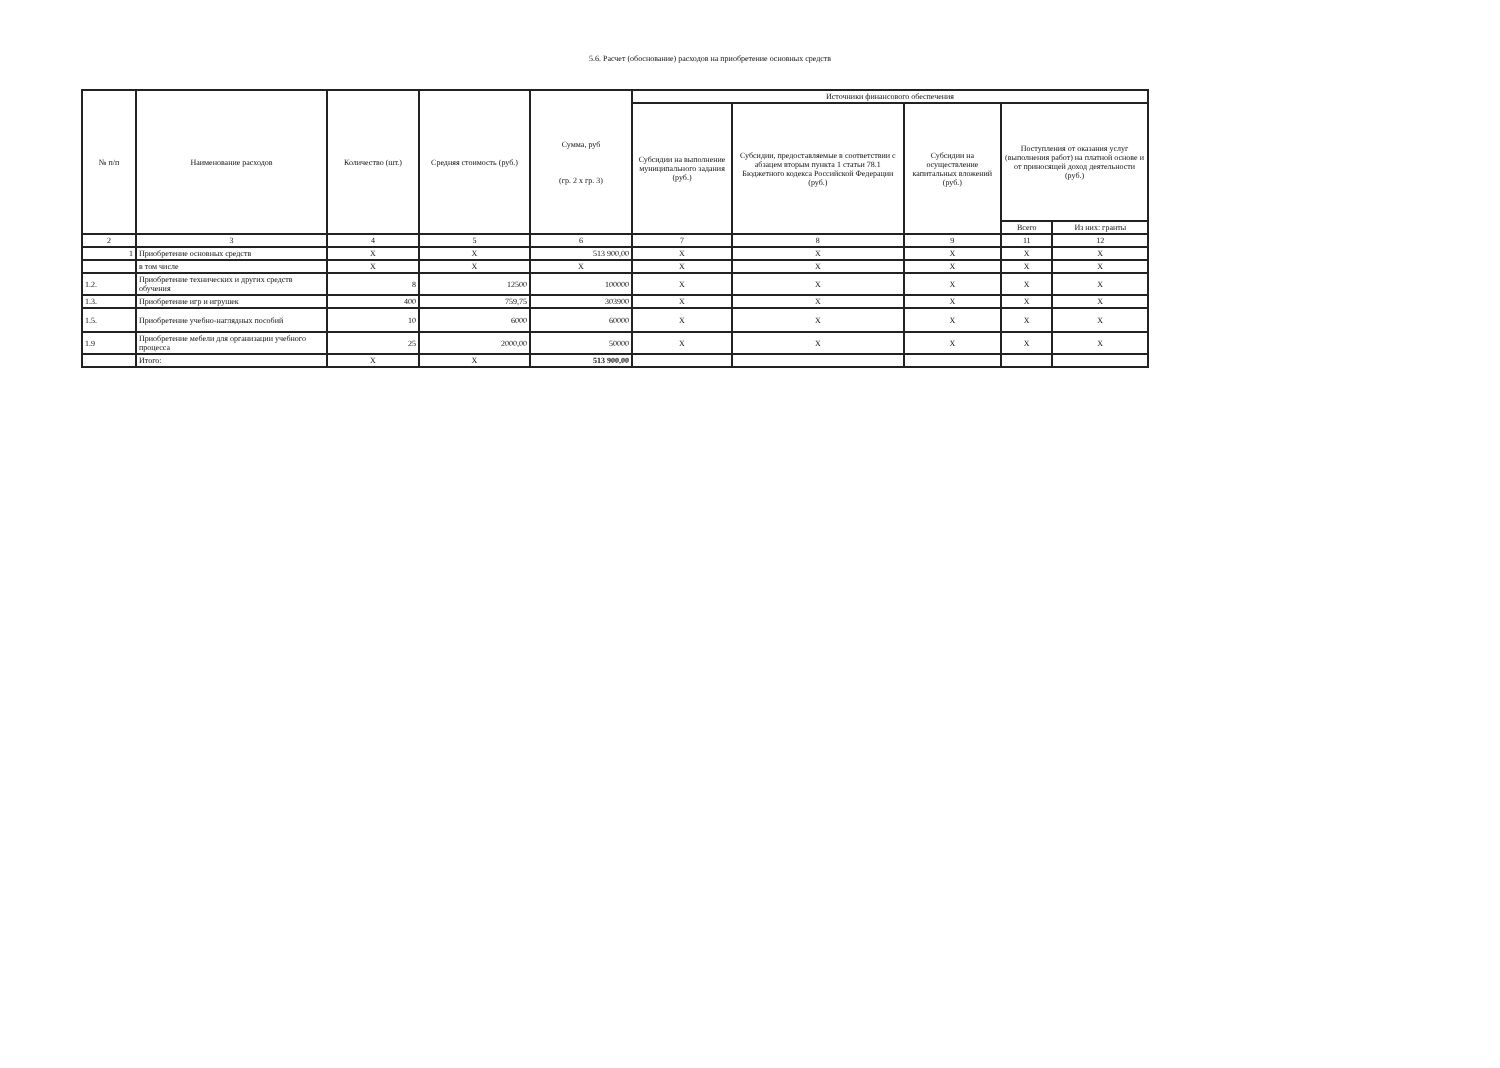5.6. Расчет (обоснование) расходов на приобретение основных средств
| № п/п | Наименование расходов | Количество (шт.) | Средняя стоимость (руб.) | Сумма, руб (гр. 2 х гр. 3) | Источники финансового обеспечения | | | | |
| --- | --- | --- | --- | --- | --- | --- | --- | --- | --- |
| | | | | | Субсидии на выполнение муниципального задания (руб.) | Субсидии, предоставляемые в соответствии с абзацем вторым пункта 1 статьи 78.1 Бюджетного кодекса Российской Федерации (руб.) | Субсидии на осуществление капитальных вложений (руб.) | Поступления от оказания услуг (выполнения работ) на платной основе и от приносящей доход деятельности (руб.) | |
| | | | | | | | | Всего | Из них: гранты |
| 2 | 3 | 4 | 5 | 6 | 7 | 8 | 9 | 11 | 12 |
| 1 | Приобретение основных средств | X | X | 513 900,00 | X | X | X | X | X |
| | в том числе | X | X | X | X | X | X | X | X |
| 1.2. | Приобретение технических и других средств обучения | 8 | 12500 | 100000 | X | X | X | X | X |
| 1.3. | Приобретение игр и игрушек | 400 | 759,75 | 303900 | X | X | X | X | X |
| 1.5. | Приобретение учебно-наглядных пособий | 10 | 6000 | 60000 | X | X | X | X | X |
| 1.9 | Приобретение мебели для организации учебного процесса | 25 | 2000,00 | 50000 | X | X | X | X | X |
| | Итого: | X | X | 513 900,00 | | | | | |